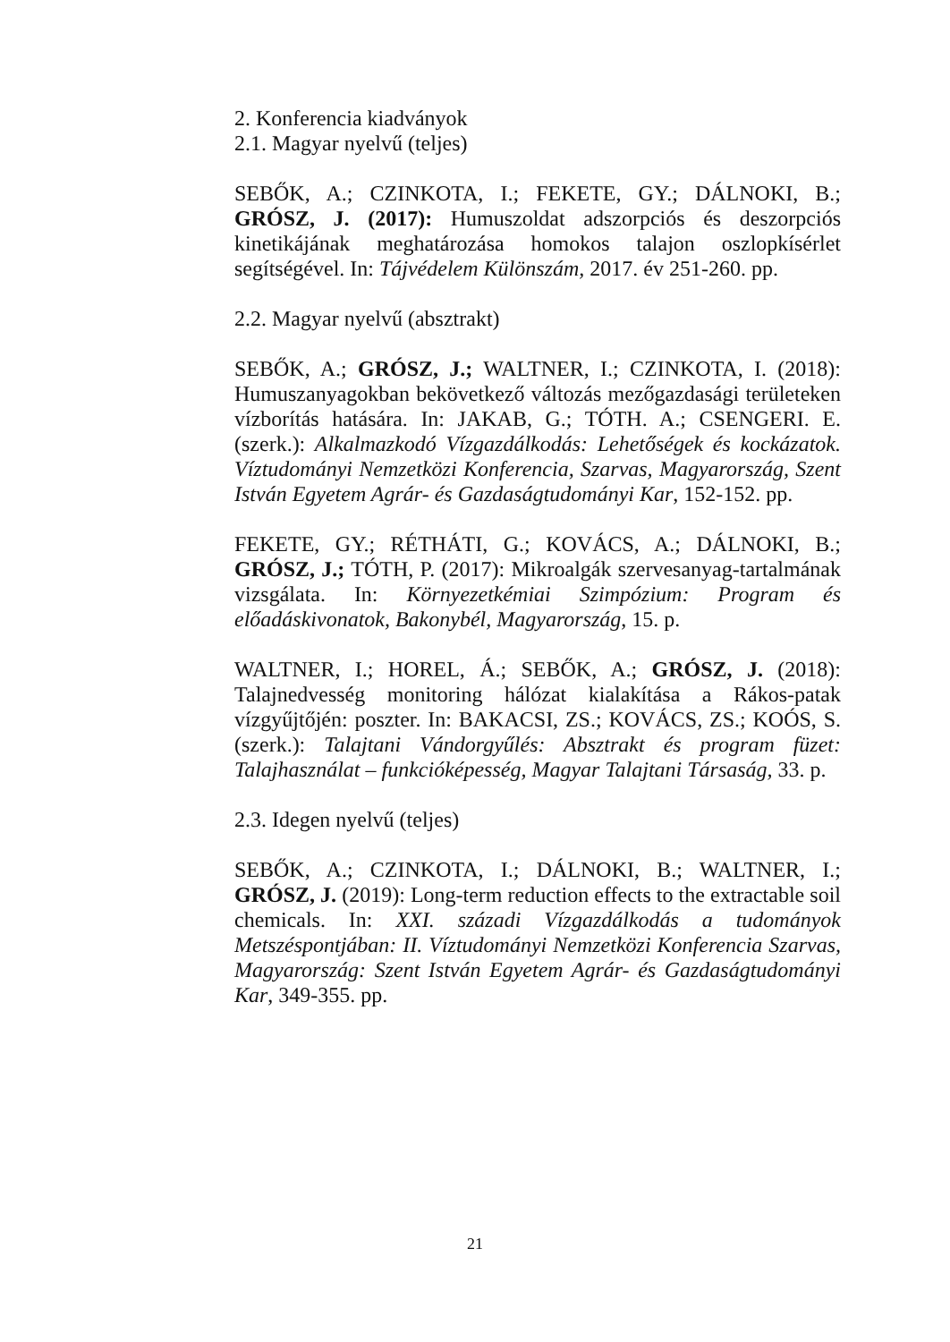2. Konferencia kiadványok
2.1. Magyar nyelvű (teljes)
SEBŐK, A.; CZINKOTA, I.; FEKETE, GY.; DÁLNOKI, B.; GRÓSZ, J. (2017): Humuszoldat adszorpciós és deszorpciós kinetikájának meghatározása homokos talajon oszlopkísérlet segítségével. In: Tájvédelem Különszám, 2017. év 251-260. pp.
2.2. Magyar nyelvű (absztrakt)
SEBŐK, A.; GRÓSZ, J.; WALTNER, I.; CZINKOTA, I. (2018): Humuszanyagokban bekövetkező változás mezőgazdasági területeken vízborítás hatására. In: JAKAB, G.; TÓTH. A.; CSENGERI. E. (szerk.): Alkalmazkodó Vízgazdálkodás: Lehetőségek és kockázatok. Víztudományi Nemzetközi Konferencia, Szarvas, Magyarország, Szent István Egyetem Agrár- és Gazdaságtudományi Kar, 152-152. pp.
FEKETE, GY.; RÉTHÁTI, G.; KOVÁCS, A.; DÁLNOKI, B.; GRÓSZ, J.; TÓTH, P. (2017): Mikroalgák szervesanyag-tartalmának vizsgálata. In: Környezetkémiai Szimpózium: Program és előadáskivonatok, Bakonybél, Magyarország, 15. p.
WALTNER, I.; HOREL, Á.; SEBŐK, A.; GRÓSZ, J. (2018): Talajnedvesség monitoring hálózat kialakítása a Rákos-patak vízgyűjtőjén: poszter. In: BAKACSI, ZS.; KOVÁCS, ZS.; KOÓS, S. (szerk.): Talajtani Vándorgyűlés: Absztrakt és program füzet: Talajhasználat – funkcióképesség, Magyar Talajtani Társaság, 33. p.
2.3. Idegen nyelvű (teljes)
SEBŐK, A.; CZINKOTA, I.; DÁLNOKI, B.; WALTNER, I.; GRÓSZ, J. (2019): Long-term reduction effects to the extractable soil chemicals. In: XXI. századi Vízgazdálkodás a tudományok Metszéspontjában: II. Víztudományi Nemzetközi Konferencia Szarvas, Magyarország: Szent István Egyetem Agrár- és Gazdaságtudományi Kar, 349-355. pp.
21